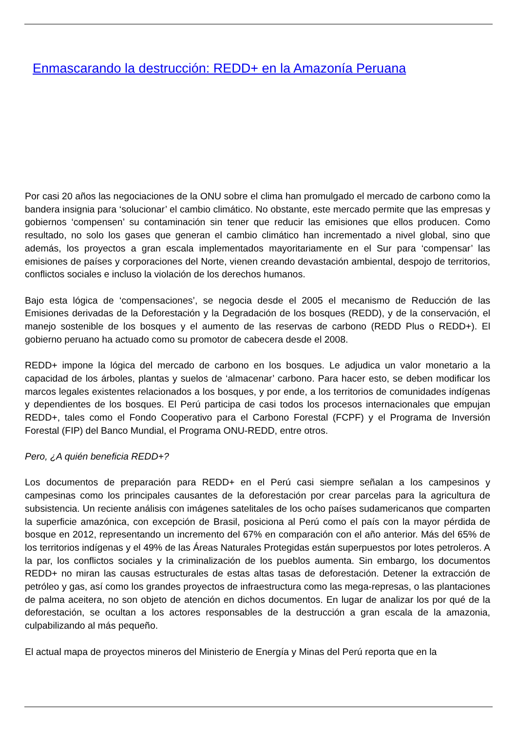Enmascarando la destrucción: REDD+ en la Amazonía Peruana
Por casi 20 años las negociaciones de la ONU sobre el clima han promulgado el mercado de carbono como la bandera insignia para ‘solucionar’ el cambio climático. No obstante, este mercado permite que las empresas y gobiernos ‘compensen’ su contaminación sin tener que reducir las emisiones que ellos producen. Como resultado, no solo los gases que generan el cambio climático han incrementado a nivel global, sino que además, los proyectos a gran escala implementados mayoritariamente en el Sur para ‘compensar’ las emisiones de países y corporaciones del Norte, vienen creando devastación ambiental, despojo de territorios, conflictos sociales e incluso la violación de los derechos humanos.
Bajo esta lógica de ‘compensaciones’, se negocia desde el 2005 el mecanismo de Reducción de las Emisiones derivadas de la Deforestación y la Degradación de los bosques (REDD), y de la conservación, el manejo sostenible de los bosques y el aumento de las reservas de carbono (REDD Plus o REDD+). El gobierno peruano ha actuado como su promotor de cabecera desde el 2008.
REDD+ impone la lógica del mercado de carbono en los bosques. Le adjudica un valor monetario a la capacidad de los árboles, plantas y suelos de ‘almacenar’ carbono. Para hacer esto, se deben modificar los marcos legales existentes relacionados a los bosques, y por ende, a los territorios de comunidades indígenas y dependientes de los bosques. El Perú participa de casi todos los procesos internacionales que empujan REDD+, tales como el Fondo Cooperativo para el Carbono Forestal (FCPF) y el Programa de Inversión Forestal (FIP) del Banco Mundial, el Programa ONU-REDD, entre otros.
Pero, ¿A quién beneficia REDD+?
Los documentos de preparación para REDD+ en el Perú casi siempre señalan a los campesinos y campesinas como los principales causantes de la deforestación por crear parcelas para la agricultura de subsistencia. Un reciente análisis con imágenes satelitales de los ocho países sudamericanos que comparten la superficie amazónica, con excepción de Brasil, posiciona al Perú como el país con la mayor pérdida de bosque en 2012, representando un incremento del 67% en comparación con el año anterior. Más del 65% de los territorios indígenas y el 49% de las Áreas Naturales Protegidas están superpuestos por lotes petroleros. A la par, los conflictos sociales y la criminalización de los pueblos aumenta. Sin embargo, los documentos REDD+ no miran las causas estructurales de estas altas tasas de deforestación. Detener la extracción de petróleo y gas, así como los grandes proyectos de infraestructura como las mega-represas, o las plantaciones de palma aceitera, no son objeto de atención en dichos documentos. En lugar de analizar los por qué de la deforestación, se ocultan a los actores responsables de la destrucción a gran escala de la amazonia, culpabilizando al más pequeño.
El actual mapa de proyectos mineros del Ministerio de Energía y Minas del Perú reporta que en la